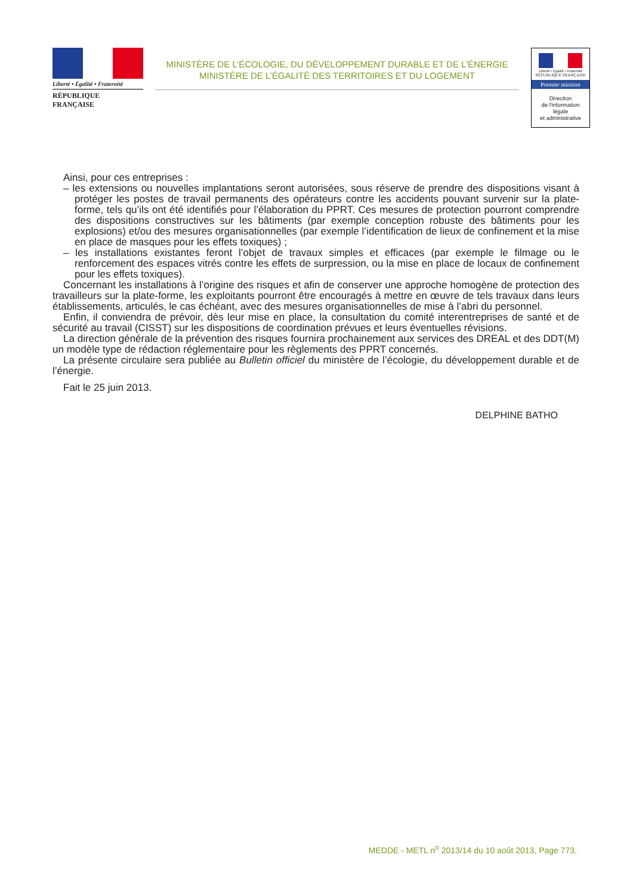Liberté • Égalité • Fraternité
RÉPUBLIQUE FRANÇAISE
MINISTÈRE DE L’ÉCOLOGIE, DU DÉVELOPPEMENT DURABLE ET DE L’ÉNERGIE
MINISTÈRE DE L’ÉGALITÉ DES TERRITOIRES ET DU LOGEMENT
Liberté • Égalité • Fraternité
RÉPUBLIQUE FRANÇAISE
Premier ministre
Direction
de l'information
légale
et administrative
Ainsi, pour ces entreprises :
– les extensions ou nouvelles implantations seront autorisées, sous réserve de prendre des dispositions visant à protéger les postes de travail permanents des opérateurs contre les accidents pouvant survenir sur la plate-forme, tels qu’ils ont été identifiés pour l’élaboration du PPRT. Ces mesures de protection pourront comprendre des dispositions constructives sur les bâtiments (par exemple conception robuste des bâtiments pour les explosions) et/ou des mesures organisationnelles (par exemple l’identification de lieux de confinement et la mise en place de masques pour les effets toxiques) ;
– les installations existantes feront l’objet de travaux simples et efficaces (par exemple le filmage ou le renforcement des espaces vitrés contre les effets de surpression, ou la mise en place de locaux de confinement pour les effets toxiques).
Concernant les installations à l’origine des risques et afin de conserver une approche homogène de protection des travailleurs sur la plate-forme, les exploitants pourront être encouragés à mettre en œuvre de tels travaux dans leurs établissements, articulés, le cas échéant, avec des mesures organisationnelles de mise à l’abri du personnel.
Enfin, il conviendra de prévoir, dès leur mise en place, la consultation du comité interentreprises de santé et de sécurité au travail (CISST) sur les dispositions de coordination prévues et leurs éventuelles révisions.
La direction générale de la prévention des risques fournira prochainement aux services des DREAL et des DDT(M) un modèle type de rédaction réglementaire pour les règlements des PPRT concernés.
La présente circulaire sera publiée au Bulletin officiel du ministère de l’écologie, du développement durable et de l’énergie.
Fait le 25 juin 2013.
DELPHINE BATHO
MEDDE - METL n<sup>o</sup> 2013/14 du 10 août 2013, Page 773.